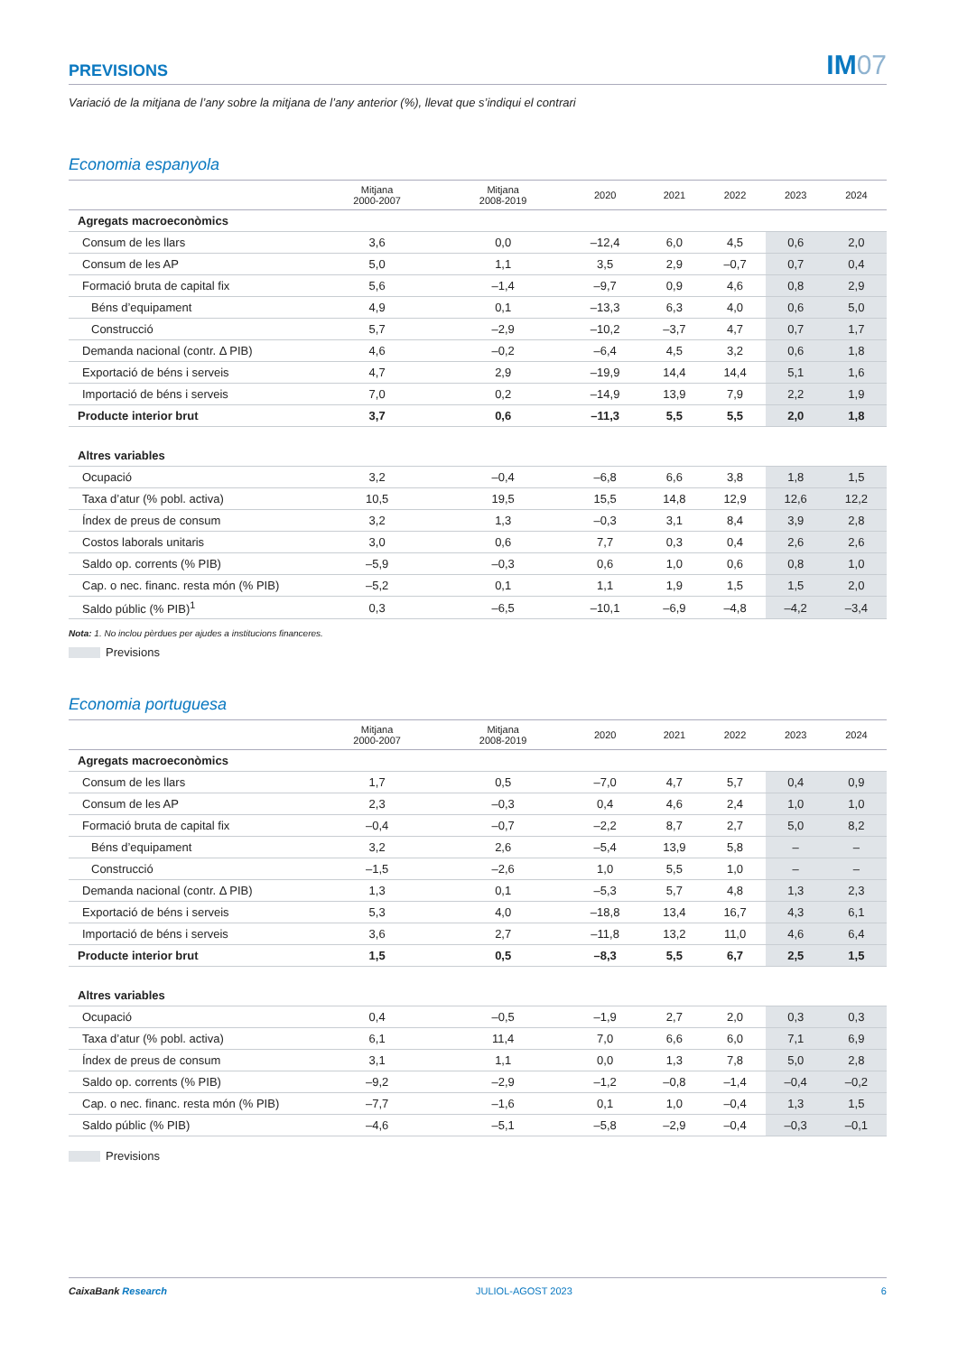PREVISIONS
IM07
Variació de la mitjana de l’any sobre la mitjana de l’any anterior (%), llevat que s’indiqui el contrari
Economia espanyola
| | Mitjana 2000-2007 | Mitjana 2008-2019 | 2020 | 2021 | 2022 | 2023 | 2024 |
| --- | --- | --- | --- | --- | --- | --- | --- |
| Agregats macroeconòmics | | | | | | | |
| Consum de les llars | 3,6 | 0,0 | –12,4 | 6,0 | 4,5 | 0,6 | 2,0 |
| Consum de les AP | 5,0 | 1,1 | 3,5 | 2,9 | –0,7 | 0,7 | 0,4 |
| Formació bruta de capital fix | 5,6 | –1,4 | –9,7 | 0,9 | 4,6 | 0,8 | 2,9 |
| Béns d’equipament | 4,9 | 0,1 | –13,3 | 6,3 | 4,0 | 0,6 | 5,0 |
| Construcció | 5,7 | –2,9 | –10,2 | –3,7 | 4,7 | 0,7 | 1,7 |
| Demanda nacional (contr. Δ PIB) | 4,6 | –0,2 | –6,4 | 4,5 | 3,2 | 0,6 | 1,8 |
| Exportació de béns i serveis | 4,7 | 2,9 | –19,9 | 14,4 | 14,4 | 5,1 | 1,6 |
| Importació de béns i serveis | 7,0 | 0,2 | –14,9 | 13,9 | 7,9 | 2,2 | 1,9 |
| Producte interior brut | 3,7 | 0,6 | –11,3 | 5,5 | 5,5 | 2,0 | 1,8 |
| Altres variables | | | | | | | |
| Ocupació | 3,2 | –0,4 | –6,8 | 6,6 | 3,8 | 1,8 | 1,5 |
| Taxa d’atur (% pobl. activa) | 10,5 | 19,5 | 15,5 | 14,8 | 12,9 | 12,6 | 12,2 |
| Índex de preus de consum | 3,2 | 1,3 | –0,3 | 3,1 | 8,4 | 3,9 | 2,8 |
| Costos laborals unitaris | 3,0 | 0,6 | 7,7 | 0,3 | 0,4 | 2,6 | 2,6 |
| Saldo op. corrents (% PIB) | –5,9 | –0,3 | 0,6 | 1,0 | 0,6 | 0,8 | 1,0 |
| Cap. o nec. financ. resta món (% PIB) | –5,2 | 0,1 | 1,1 | 1,9 | 1,5 | 1,5 | 2,0 |
| Saldo públic (% PIB)<sup>1</sup> | 0,3 | –6,5 | –10,1 | –6,9 | –4,8 | –4,2 | –3,4 |
Nota: 1. No inclou pèrdues per ajudes a institucions financeres.
Previsions
Economia portuguesa
| | Mitjana 2000-2007 | Mitjana 2008-2019 | 2020 | 2021 | 2022 | 2023 | 2024 |
| --- | --- | --- | --- | --- | --- | --- | --- |
| Agregats macroeconòmics | | | | | | | |
| Consum de les llars | 1,7 | 0,5 | –7,0 | 4,7 | 5,7 | 0,4 | 0,9 |
| Consum de les AP | 2,3 | –0,3 | 0,4 | 4,6 | 2,4 | 1,0 | 1,0 |
| Formació bruta de capital fix | –0,4 | –0,7 | –2,2 | 8,7 | 2,7 | 5,0 | 8,2 |
| Béns d’equipament | 3,2 | 2,6 | –5,4 | 13,9 | 5,8 | – | – |
| Construcció | –1,5 | –2,6 | 1,0 | 5,5 | 1,0 | – | – |
| Demanda nacional (contr. Δ PIB) | 1,3 | 0,1 | –5,3 | 5,7 | 4,8 | 1,3 | 2,3 |
| Exportació de béns i serveis | 5,3 | 4,0 | –18,8 | 13,4 | 16,7 | 4,3 | 6,1 |
| Importació de béns i serveis | 3,6 | 2,7 | –11,8 | 13,2 | 11,0 | 4,6 | 6,4 |
| Producte interior brut | 1,5 | 0,5 | –8,3 | 5,5 | 6,7 | 2,5 | 1,5 |
| Altres variables | | | | | | | |
| Ocupació | 0,4 | –0,5 | –1,9 | 2,7 | 2,0 | 0,3 | 0,3 |
| Taxa d’atur (% pobl. activa) | 6,1 | 11,4 | 7,0 | 6,6 | 6,0 | 7,1 | 6,9 |
| Índex de preus de consum | 3,1 | 1,1 | 0,0 | 1,3 | 7,8 | 5,0 | 2,8 |
| Saldo op. corrents (% PIB) | –9,2 | –2,9 | –1,2 | –0,8 | –1,4 | –0,4 | –0,2 |
| Cap. o nec. financ. resta món (% PIB) | –7,7 | –1,6 | 0,1 | 1,0 | –0,4 | 1,3 | 1,5 |
| Saldo públic (% PIB) | –4,6 | –5,1 | –5,8 | –2,9 | –0,4 | –0,3 | –0,1 |
Previsions
CaixaBank Research JULIOL-AGOST 2023 6